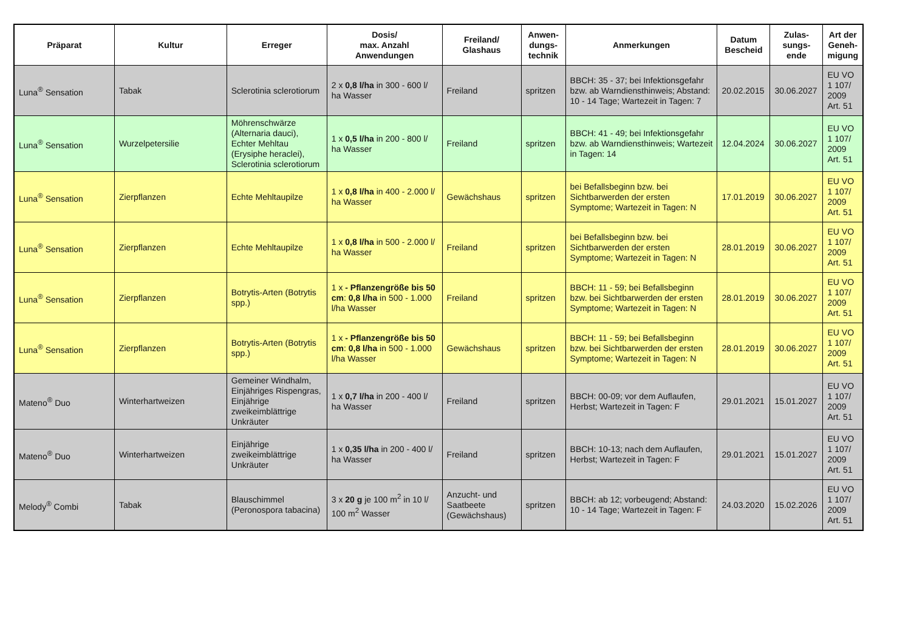| Präparat | Kultur | Erreger | Dosis/ max. Anzahl Anwendungen | Freiland/ Glashaus | Anwen- dungs- technik | Anmerkungen | Datum Bescheid | Zulas- sungs- ende | Art der Geneh- migung |
| --- | --- | --- | --- | --- | --- | --- | --- | --- | --- |
| Luna<sup>®</sup> Sensation | Tabak | Sclerotinia sclerotiorum | 2 x 0,8 l/ha in 300 - 600 l/ ha Wasser | Freiland | spritzen | BBCH: 35 - 37; bei Infektionsgefahr bzw. ab Warndiensthinweis; Abstand: 10 - 14 Tage; Wartezeit in Tagen: 7 | 20.02.2015 | 30.06.2027 | EU VO 1 107/ 2009 Art. 51 |
| Luna<sup>®</sup> Sensation | Wurzelpetersilie | Möhrenschwärze (Alternaria dauci), Echter Mehltau (Erysiphe heraclei), Sclerotinia sclerotiorum | 1 x 0,5 l/ha in 200 - 800 l/ ha Wasser | Freiland | spritzen | BBCH: 41 - 49; bei Infektionsgefahr bzw. ab Warndiensthinweis; Wartezeit in Tagen: 14 | 12.04.2024 | 30.06.2027 | EU VO 1 107/ 2009 Art. 51 |
| Luna<sup>®</sup> Sensation | Zierpflanzen | Echte Mehltaupilze | 1 x 0,8 l/ha in 400 - 2.000 l/ ha Wasser | Gewächshaus | spritzen | bei Befallsbeginn bzw. bei Sichtbarwerden der ersten Symptome; Wartezeit in Tagen: N | 17.01.2019 | 30.06.2027 | EU VO 1 107/ 2009 Art. 51 |
| Luna<sup>®</sup> Sensation | Zierpflanzen | Echte Mehltaupilze | 1 x 0,8 l/ha in 500 - 2.000 l/ ha Wasser | Freiland | spritzen | bei Befallsbeginn bzw. bei Sichtbarwerden der ersten Symptome; Wartezeit in Tagen: N | 28.01.2019 | 30.06.2027 | EU VO 1 107/ 2009 Art. 51 |
| Luna<sup>®</sup> Sensation | Zierpflanzen | Botrytis-Arten (Botrytis spp.) | 1 x - Pflanzengröße bis 50 cm : 0,8 l/ha in 500 - 1.000 l/ha Wasser | Freiland | spritzen | BBCH: 11 - 59; bei Befallsbeginn bzw. bei Sichtbarwerden der ersten Symptome; Wartezeit in Tagen: N | 28.01.2019 | 30.06.2027 | EU VO 1 107/ 2009 Art. 51 |
| Luna<sup>®</sup> Sensation | Zierpflanzen | Botrytis-Arten (Botrytis spp.) | 1 x - Pflanzengröße bis 50 cm : 0,8 l/ha in 500 - 1.000 l/ha Wasser | Gewächshaus | spritzen | BBCH: 11 - 59; bei Befallsbeginn bzw. bei Sichtbarwerden der ersten Symptome; Wartezeit in Tagen: N | 28.01.2019 | 30.06.2027 | EU VO 1 107/ 2009 Art. 51 |
| Mateno<sup>®</sup> Duo | Winterhartweizen | Gemeiner Windhalm, Einjähriges Rispengras, Einjährige zweikeimblättrige Unkräuter | 1 x 0,7 l/ha in 200 - 400 l/ ha Wasser | Freiland | spritzen | BBCH: 00-09; vor dem Auflaufen, Herbst; Wartezeit in Tagen: F | 29.01.2021 | 15.01.2027 | EU VO 1 107/ 2009 Art. 51 |
| Mateno<sup>®</sup> Duo | Winterhartweizen | Einjährige zweikeimblättrige Unkräuter | 1 x 0,35 l/ha in 200 - 400 l/ ha Wasser | Freiland | spritzen | BBCH: 10-13; nach dem Auflaufen, Herbst; Wartezeit in Tagen: F | 29.01.2021 | 15.01.2027 | EU VO 1 107/ 2009 Art. 51 |
| Melody<sup>®</sup> Combi | Tabak | Blauschimmel (Peronospora tabacina) | 3 x 20 g je 100 m<sup>2</sup> in 10 l/ 100 m<sup>2</sup> Wasser | Anzucht- und Saatbeete (Gewächshaus) | spritzen | BBCH: ab 12; vorbeugend; Abstand: 10 - 14 Tage; Wartezeit in Tagen: F | 24.03.2020 | 15.02.2026 | EU VO 1 107/ 2009 Art. 51 |